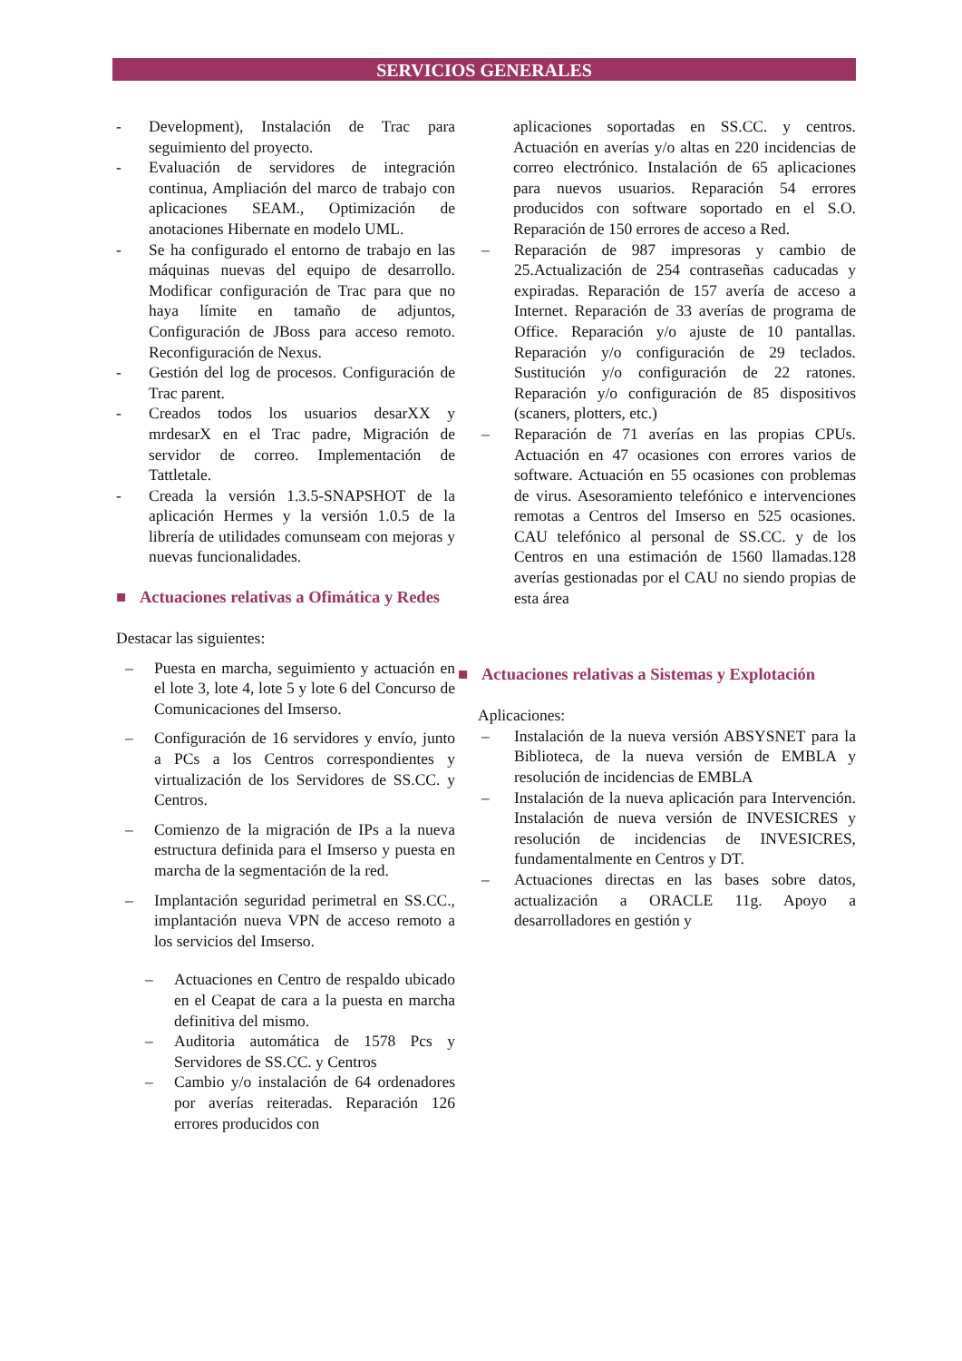SERVICIOS GENERALES
- Development), Instalación de Trac para seguimiento del proyecto.
- Evaluación de servidores de integración continua, Ampliación del marco de trabajo con aplicaciones SEAM., Optimización de anotaciones Hibernate en modelo UML.
- Se ha configurado el entorno de trabajo en las máquinas nuevas del equipo de desarrollo. Modificar configuración de Trac para que no haya límite en tamaño de adjuntos, Configuración de JBoss para acceso remoto. Reconfiguración de Nexus.
- Gestión del log de procesos. Configuración de Trac parent.
- Creados todos los usuarios desarXX y mrdesarX en el Trac padre, Migración de servidor de correo. Implementación de Tattletale.
- Creada la versión 1.3.5-SNAPSHOT de la aplicación Hermes y la versión 1.0.5 de la librería de utilidades comunseam con mejoras y nuevas funcionalidades.
■ Actuaciones relativas a Ofimática y Redes
Destacar las siguientes:
– Puesta en marcha, seguimiento y actuación en el lote 3, lote 4, lote 5 y lote 6 del Concurso de Comunicaciones del Imserso.
– Configuración de 16 servidores y envío, junto a PCs a los Centros correspondientes y virtualización de los Servidores de SS.CC. y Centros.
– Comienzo de la migración de IPs a la nueva estructura definida para el Imserso y puesta en marcha de la segmentación de la red.
– Implantación seguridad perimetral en SS.CC., implantación nueva VPN de acceso remoto a los servicios del Imserso.
– Actuaciones en Centro de respaldo ubicado en el Ceapat de cara a la puesta en marcha definitiva del mismo.
– Auditoria automática de 1578 Pcs y Servidores de SS.CC. y Centros
– Cambio y/o instalación de 64 ordenadores por averías reiteradas. Reparación 126 errores producidos con
aplicaciones soportadas en SS.CC. y centros. Actuación en averías y/o altas en 220 incidencias de correo electrónico. Instalación de 65 aplicaciones para nuevos usuarios. Reparación 54 errores producidos con software soportado en el S.O. Reparación de 150 errores de acceso a Red.
– Reparación de 987 impresoras y cambio de 25.Actualización de 254 contraseñas caducadas y expiradas. Reparación de 157 avería de acceso a Internet. Reparación de 33 averías de programa de Office. Reparación y/o ajuste de 10 pantallas. Reparación y/o configuración de 29 teclados. Sustitución y/o configuración de 22 ratones. Reparación y/o configuración de 85 dispositivos (scaners, plotters, etc.)
– Reparación de 71 averías en las propias CPUs. Actuación en 47 ocasiones con errores varios de software. Actuación en 55 ocasiones con problemas de virus. Asesoramiento telefónico e intervenciones remotas a Centros del Imserso en 525 ocasiones. CAU telefónico al personal de SS.CC. y de los Centros en una estimación de 1560 llamadas.128 averías gestionadas por el CAU no siendo propias de esta área
■ Actuaciones relativas a Sistemas y Explotación
Aplicaciones:
– Instalación de la nueva versión ABSYSNET para la Biblioteca, de la nueva versión de EMBLA y resolución de incidencias de EMBLA
– Instalación de la nueva aplicación para Intervención. Instalación de nueva versión de INVESICRES y resolución de incidencias de INVESICRES, fundamentalmente en Centros y DT.
– Actuaciones directas en las bases sobre datos, actualización a ORACLE 11g. Apoyo a desarrolladores en gestión y